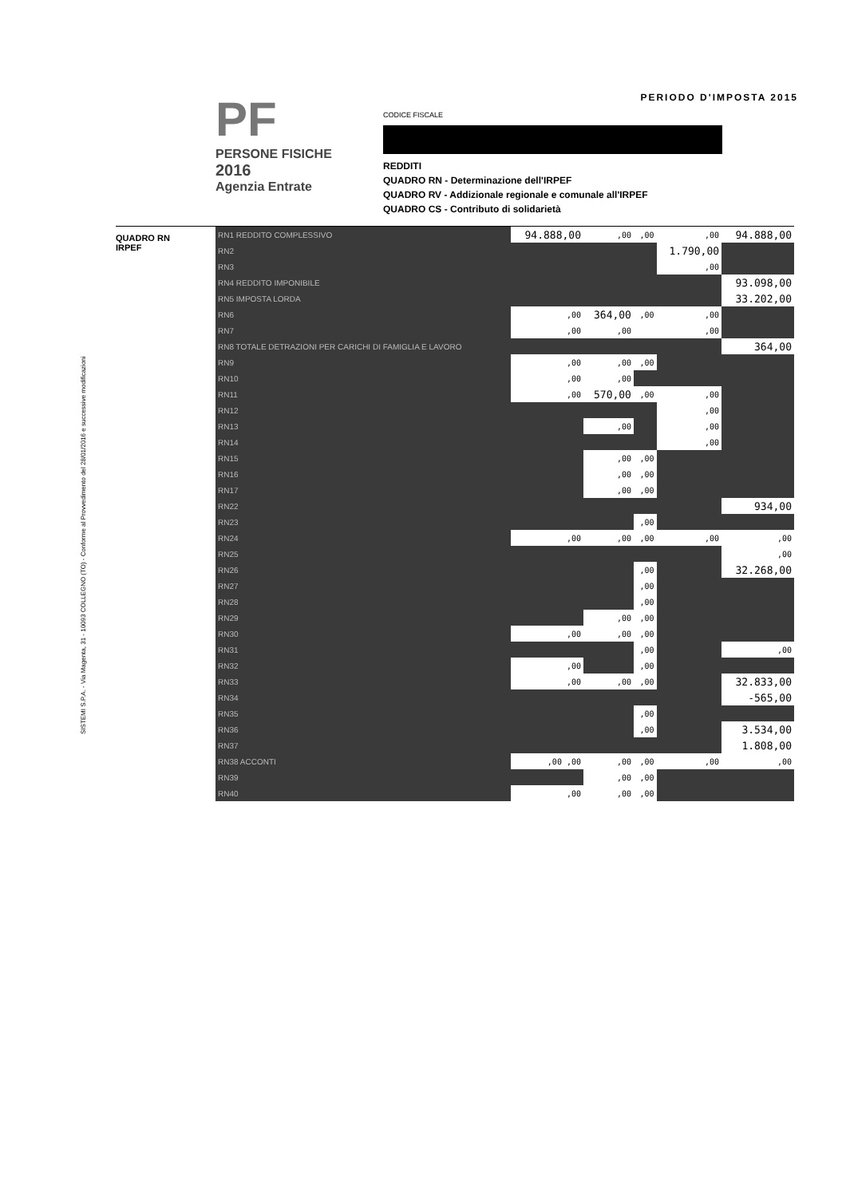SISTEMI S.P.A. - Via Magenta, 31 - 10093 COLLEGNO (TO) - Conforme al Provvedimento del 28/01/2016 e successive modificazioni
PF
PERSONE FISICHE
2016
Agenzia Entrate
PERIODO D'IMPOSTA 2015
CODICE FISCALE
REDDITI
QUADRO RN - Determinazione dell'IRPEF
QUADRO RV - Addizionale regionale e comunale all'IRPEF
QUADRO CS - Contributo di solidarietà
QUADRO RN
IRPEF
| RN1 REDDITO COMPLESSIVO | 94.888,00 | ,00 | ,00 | ,00 | 94.888,00 |
| RN2 | | | | 1.790,00 | |
| RN3 | | | | ,00 | |
| RN4 REDDITO IMPONIBILE | | | | | 93.098,00 |
| RN5 IMPOSTA LORDA | | | | | 33.202,00 |
| RN6 | ,00 | 364,00 | ,00 | ,00 | |
| RN7 | ,00 | ,00 | | ,00 | |
| RN8 TOTALE DETRAZIONI PER CARICHI DI FAMIGLIA E LAVORO | | | | | 364,00 |
| RN9 | ,00 | ,00 | ,00 | | |
| RN10 | ,00 | ,00 | | | |
| RN11 | ,00 | 570,00 | ,00 | ,00 | |
| RN12 | | | | ,00 | |
| RN13 | | ,00 | | ,00 | |
| RN14 | | | | ,00 | |
| RN15 | | ,00 | ,00 | | |
| RN16 | | ,00 | ,00 | | |
| RN17 | | ,00 | ,00 | | |
| RN22 | | | | | 934,00 |
| RN23 | | | ,00 | | |
| RN24 | ,00 | ,00 | ,00 | ,00 | ,00 |
| RN25 | | | | | ,00 |
| RN26 | | | ,00 | | 32.268,00 |
| RN27 | | | ,00 | | |
| RN28 | | | ,00 | | |
| RN29 | | ,00 | ,00 | | |
| RN30 | ,00 | ,00 | ,00 | | |
| RN31 | | | ,00 | | ,00 |
| RN32 | ,00 | | ,00 | | |
| RN33 | ,00 | ,00 | ,00 | | 32.833,00 |
| RN34 | | | | | -565,00 |
| RN35 | | | ,00 | | |
| RN36 | | | ,00 | | 3.534,00 |
| RN37 | | | | | 1.808,00 |
| RN38 ACCONTI | ,00 ,00 | ,00 | ,00 | ,00 | ,00 |
| RN39 | | ,00 | ,00 | | |
| RN40 | ,00 | ,00 | ,00 | | |